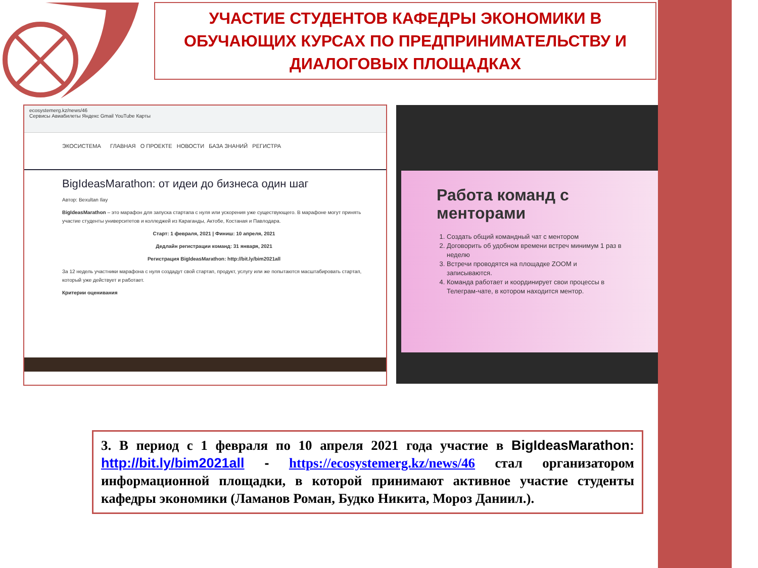УЧАСТИЕ СТУДЕНТОВ КАФЕДРЫ ЭКОНОМИКИ В ОБУЧАЮЩИХ КУРСАХ ПО ПРЕДПРИНИМАТЕЛЬСТВУ И ДИАЛОГОВЫХ ПЛОЩАДКАХ
ecosystemerg.kz/news/46
Сервисы Авиабилеты Яндекс Gmail YouTube Карты
ЭКОСИСТЕМА ГЛАВНАЯ О ПРОЕКТЕ НОВОСТИ БАЗА ЗНАНИЙ РЕГИСТРА
BigIdeasMarathon: от идеи до бизнеса один шаг
Автор: Bexultan Ilay
BigIdeasMarathon – это марафон для запуска стартапа с нуля или ускорения уже существующего. В марафоне могут принять участие студенты университетов и колледжей из Караганды, Актобе, Костаная и Павлодара.
Старт: 1 февраля, 2021 | Финиш: 10 апреля, 2021
Дедлайн регистрации команд: 31 января, 2021
Регистрация BigIdeasMarathon: http://bit.ly/bim2021all
За 12 недель участники марафона с нуля создадут свой стартап, продукт, услугу или же попытаются масштабировать стартап, который уже действует и работает.
Критерии оценивания
Работа команд с менторами
1. Создать общий командный чат с ментором
2. Договорить об удобном времени встреч минимум 1 раз в неделю
3. Встречи проводятся на площадке ZOOM и записываются.
4. Команда работает и координирует свои процессы в Телеграм-чате, в котором находится ментор.
3. В период с 1 февраля по 10 апреля 2021 года участие в BigIdeasMarathon: http://bit.ly/bim2021all - https://ecosystemerg.kz/news/46 стал организатором информационной площадки, в которой принимают активное участие студенты кафедры экономики (Ламанов Роман, Будко Никита, Мороз Даниил.).